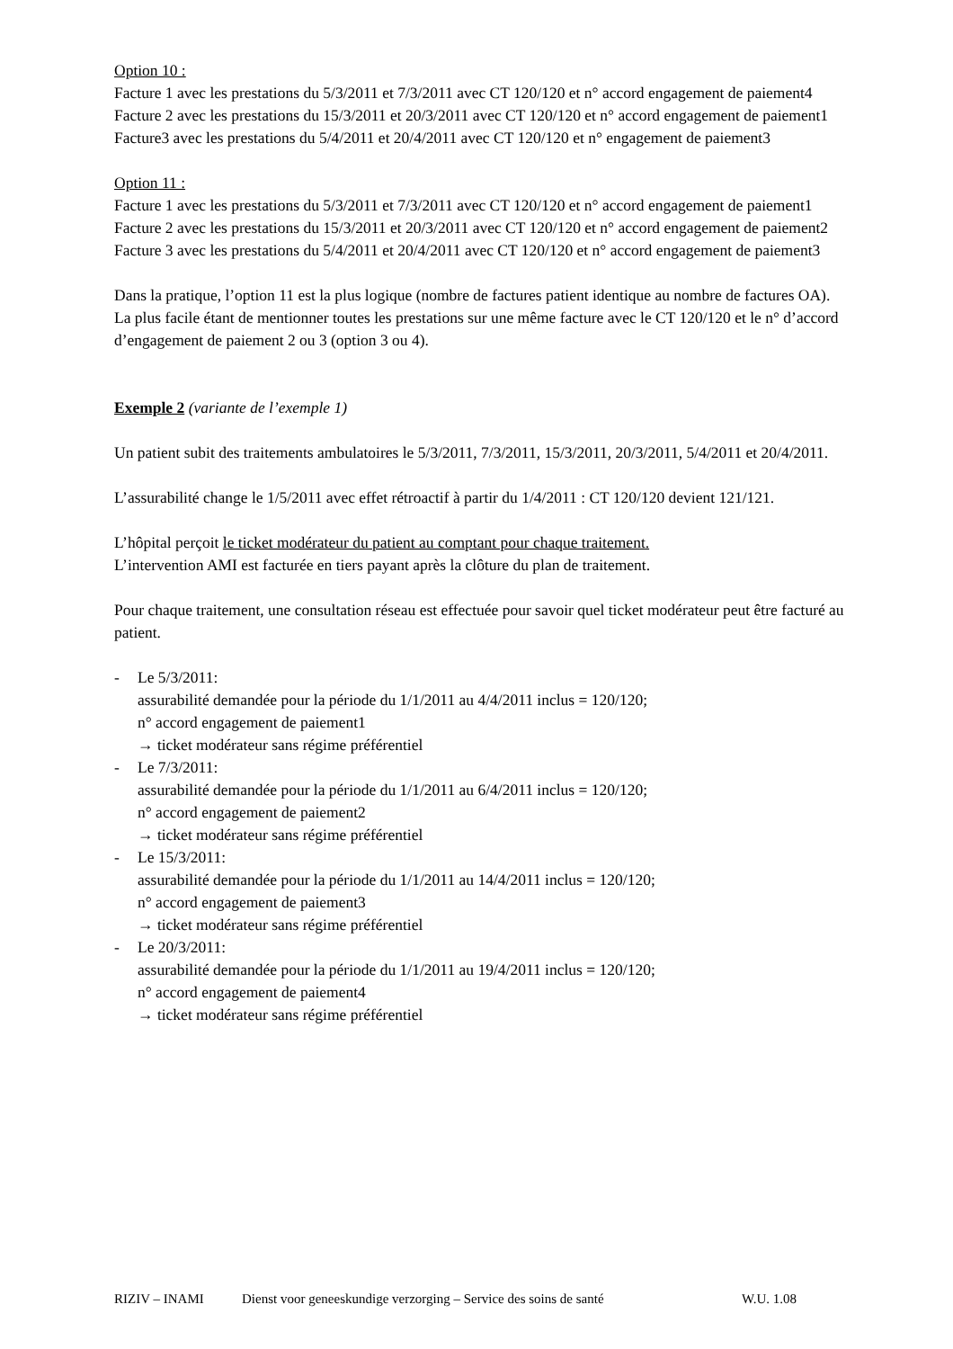Option 10 :
Facture 1 avec les prestations du 5/3/2011 et 7/3/2011 avec CT 120/120 et n° accord engagement de paiement4
Facture 2 avec les prestations du 15/3/2011 et 20/3/2011 avec CT 120/120 et n° accord engagement de paiement1
Facture3 avec les prestations du 5/4/2011 et 20/4/2011 avec CT 120/120 et n° engagement de paiement3
Option 11 :
Facture 1 avec les prestations du 5/3/2011 et 7/3/2011 avec CT 120/120 et n° accord engagement de paiement1
Facture 2 avec les prestations du 15/3/2011 et 20/3/2011 avec CT 120/120 et n° accord engagement de paiement2
Facture 3 avec les prestations du 5/4/2011 et 20/4/2011 avec CT 120/120 et n° accord engagement de paiement3
Dans la pratique, l’option 11 est la plus logique (nombre de factures patient identique au nombre de factures OA).
La plus facile étant de mentionner toutes les prestations sur une même facture avec le CT 120/120 et le n° d’accord d’engagement de paiement 2 ou 3 (option 3 ou 4).
Exemple 2 (variante de l’exemple 1)
Un patient subit des traitements ambulatoires le 5/3/2011, 7/3/2011, 15/3/2011, 20/3/2011, 5/4/2011 et 20/4/2011.
L’assurabilité change le 1/5/2011 avec effet rétroactif à partir du 1/4/2011 : CT 120/120 devient 121/121.
L’hôpital perçoit le ticket modérateur du patient au comptant pour chaque traitement.
L’intervention AMI est facturée en tiers payant après la clôture du plan de traitement.
Pour chaque traitement, une consultation réseau est effectuée pour savoir quel ticket modérateur peut être facturé au patient.
- Le 5/3/2011:
assurabilité demandée pour la période du 1/1/2011 au 4/4/2011 inclus = 120/120;
n° accord engagement de paiement1
→ ticket modérateur sans régime préférentiel
- Le 7/3/2011:
assurabilité demandée pour la période du 1/1/2011 au 6/4/2011 inclus = 120/120;
n° accord engagement de paiement2
→ ticket modérateur sans régime préférentiel
- Le 15/3/2011:
assurabilité demandée pour la période du 1/1/2011 au 14/4/2011 inclus = 120/120;
n° accord engagement de paiement3
→ ticket modérateur sans régime préférentiel
- Le 20/3/2011:
assurabilité demandée pour la période du 1/1/2011 au 19/4/2011 inclus = 120/120;
n° accord engagement de paiement4
→ ticket modérateur sans régime préférentiel
RIZIV – INAMI Dienst voor geneeskundige verzorging – Service des soins de santé W.U. 1.08